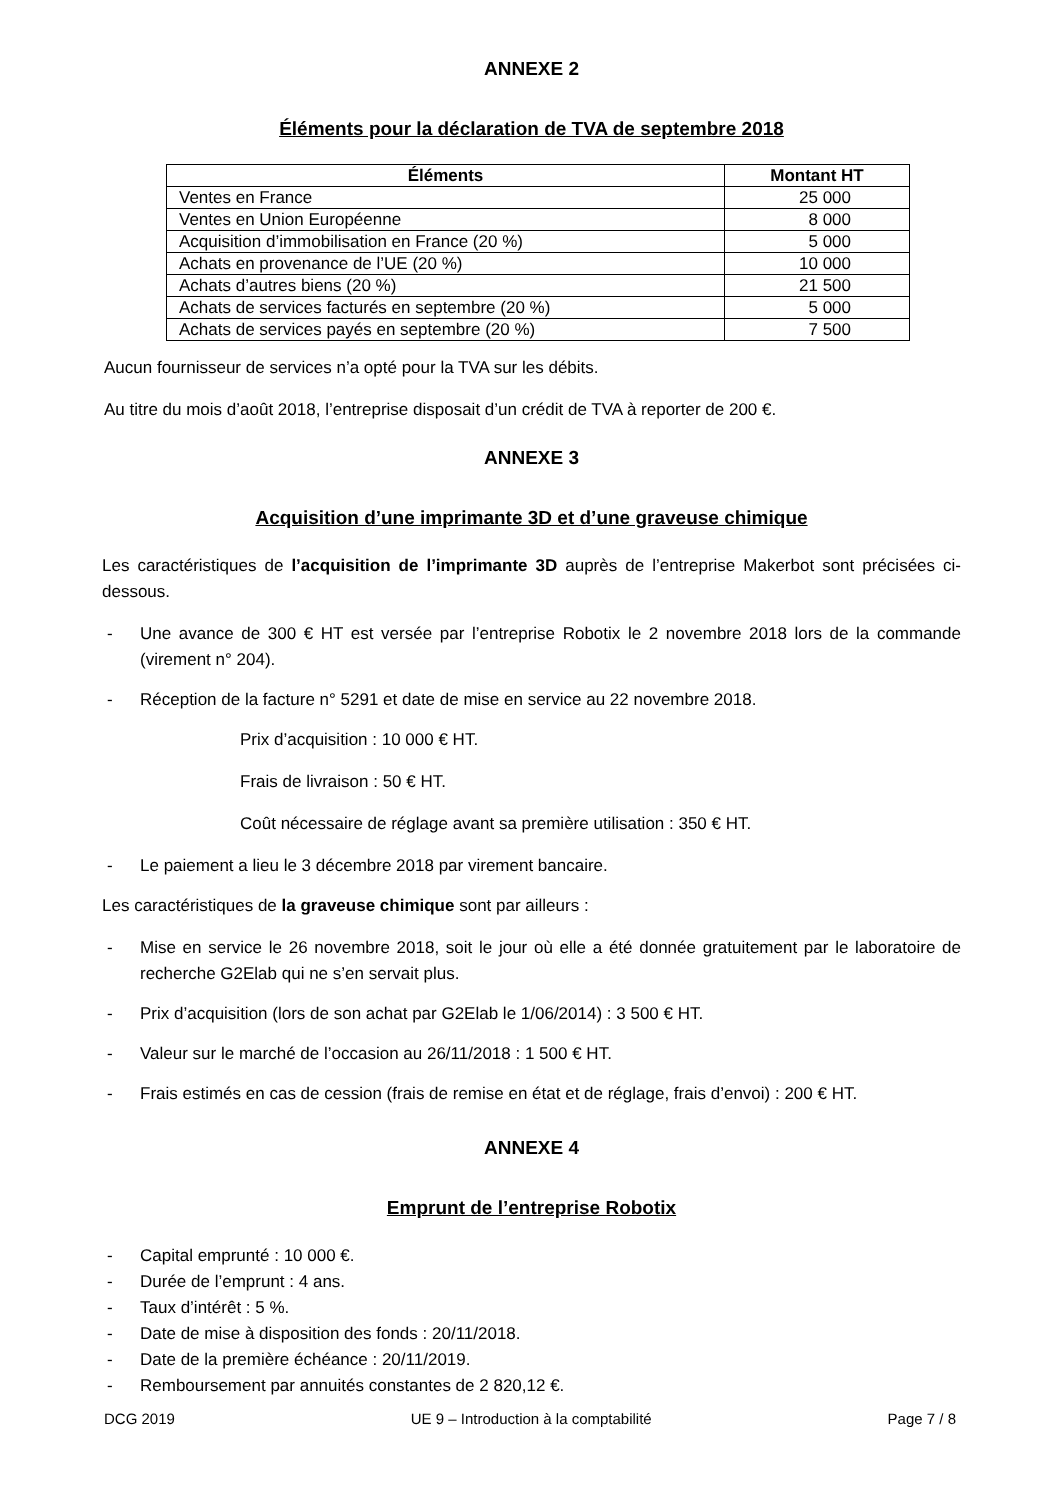ANNEXE 2
Éléments pour la déclaration de TVA de septembre 2018
| Éléments | Montant HT |
| --- | --- |
| Ventes en France | 25 000 |
| Ventes en Union Européenne | 8 000 |
| Acquisition d’immobilisation en France (20 %) | 5 000 |
| Achats en provenance de l’UE (20 %) | 10 000 |
| Achats d’autres biens (20 %) | 21 500 |
| Achats de services facturés en septembre (20 %) | 5 000 |
| Achats de services payés en septembre (20 %) | 7 500 |
Aucun fournisseur de services n’a opté pour la TVA sur les débits.
Au titre du mois d’août 2018, l’entreprise disposait d’un crédit de TVA à reporter de 200 €.
ANNEXE 3
Acquisition d’une imprimante 3D et d’une graveuse chimique
Les caractéristiques de l’acquisition de l’imprimante 3D auprès de l’entreprise Makerbot sont précisées ci-dessous.
- Une avance de 300 € HT est versée par l’entreprise Robotix le 2 novembre 2018 lors de la commande (virement n° 204).
- Réception de la facture n° 5291 et date de mise en service au 22 novembre 2018.
Prix d’acquisition : 10 000 € HT.
Frais de livraison : 50 € HT.
Coût nécessaire de réglage avant sa première utilisation : 350 € HT.
- Le paiement a lieu le 3 décembre 2018 par virement bancaire.
Les caractéristiques de la graveuse chimique sont par ailleurs :
- Mise en service le 26 novembre 2018, soit le jour où elle a été donnée gratuitement par le laboratoire de recherche G2Elab qui ne s’en servait plus.
- Prix d’acquisition (lors de son achat par G2Elab le 1/06/2014) : 3 500 € HT.
- Valeur sur le marché de l’occasion au 26/11/2018 : 1 500 € HT.
- Frais estimés en cas de cession (frais de remise en état et de réglage, frais d’envoi) : 200 € HT.
ANNEXE 4
Emprunt de l’entreprise Robotix
- Capital emprunté : 10 000 €.
- Durée de l’emprunt : 4 ans.
- Taux d’intérêt : 5 %.
- Date de mise à disposition des fonds : 20/11/2018.
- Date de la première échéance : 20/11/2019.
- Remboursement par annuités constantes de 2 820,12 €.
DCG 2019 UE 9 – Introduction à la comptabilité Page 7 / 8